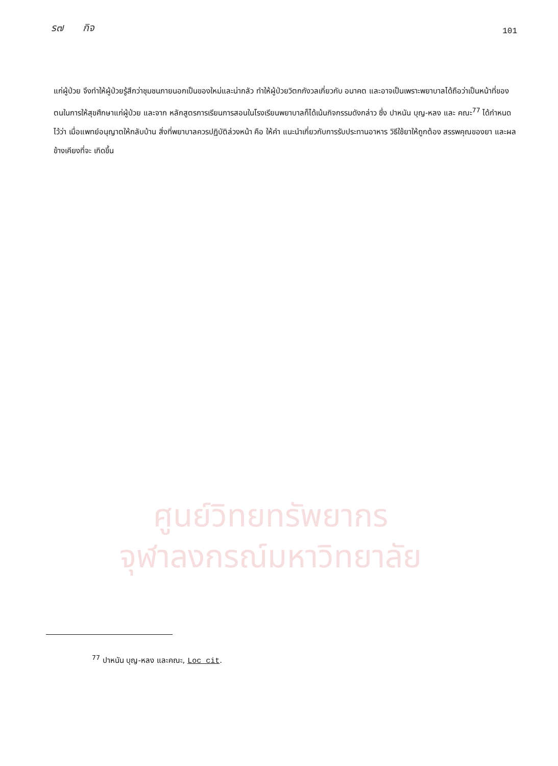ร๗ กิจ 101
ศูนย์วิทยทรัพยากร
จุฬาลงกรณ์มหาวิทยาลัย
แก่ผู้ป่วย จึงทำให้ผู้ป่วยรู้สึกว่าชุมชนภายนอกเป็นของใหม่และน่ากลัว ทำให้ผู้ป่วยวิตกกังวลเกี่ยวกับ อนาคต และอาจเป็นเพราะพยาบาลได้ถือว่าเป็นหน้าที่ของตนในการให้สุขศึกษาแก่ผู้ป่วย และจาก หลักสูตรการเรียนการสอนในโรงเรียนพยาบาลก็ได้เน้นกิจกรรมดังกล่าว ซึ่ง ปาหนัน บุญ-หลง และ คณะ<sup>77</sup> ได้กำหนดไว้ว่า เมื่อแพทย์อนุญาตให้กลับบ้าน สิ่งที่พยาบาลควรปฏิบัติล่วงหน้า คือ ให้คำ แนะนำเกี่ยวกับการรับประทานอาหาร วิธีใช้ยาให้ถูกต้อง สรรพคุณของยา และผลข้างเคียงที่จะ เกิดขึ้น
<sup>77</sup> ปาหนัน บุญ-หลง และคณะ, Loc cit.